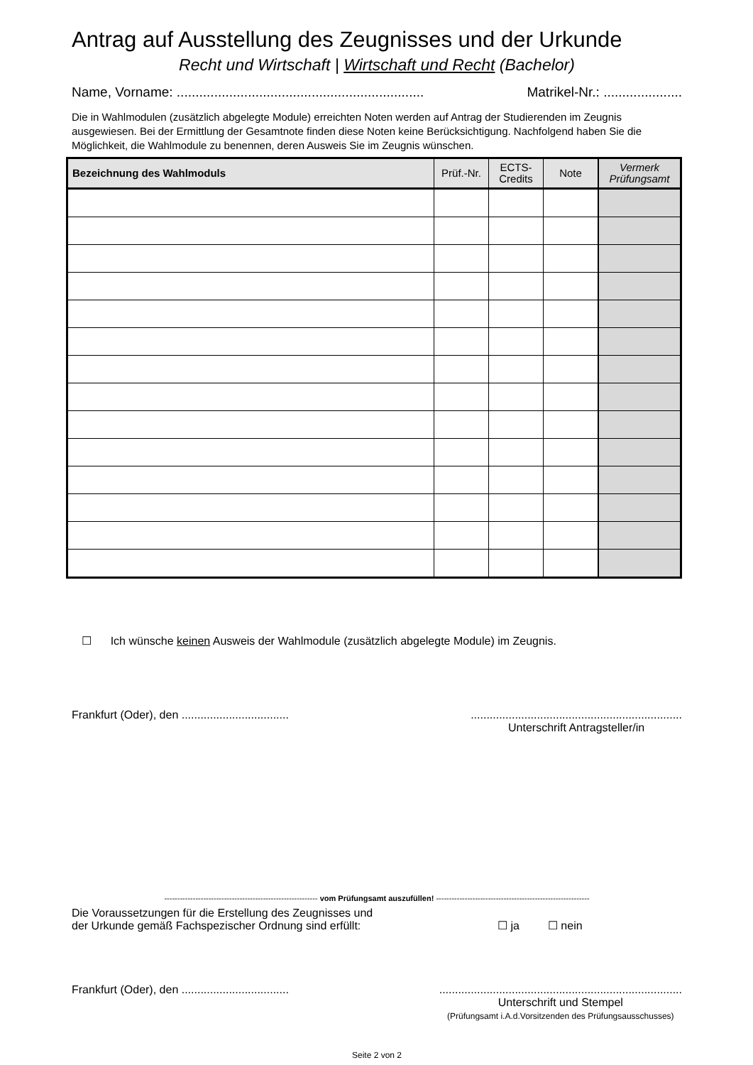Antrag auf Ausstellung des Zeugnisses und der Urkunde
Recht und Wirtschaft | Wirtschaft und Recht (Bachelor)
Name, Vorname: .................................................................. Matrikel-Nr.: .....................
Die in Wahlmodulen (zusätzlich abgelegte Module) erreichten Noten werden auf Antrag der Studierenden im Zeugnis ausgewiesen. Bei der Ermittlung der Gesamtnote finden diese Noten keine Berücksichtigung. Nachfolgend haben Sie die Möglichkeit, die Wahlmodule zu benennen, deren Ausweis Sie im Zeugnis wünschen.
| Bezeichnung des Wahlmoduls | Prüf.-Nr. | ECTS- Credits | Note | Vermerk Prüfungsamt |
| --- | --- | --- | --- | --- |
☐ Ich wünsche keinen Ausweis der Wahlmodule (zusätzlich abgelegte Module) im Zeugnis.
Frankfurt (Oder), den .....................................................................................................
Unterschrift Antragsteller/in
----------------------------------------------------------- vom Prüfungsamt auszufüllen! -----------------------------------------------------------
Die Voraussetzungen für die Erstellung des Zeugnisses und
der Urkunde gemäß Fachspezischer Ordnung sind erfüllt: ☐ ja ☐ nein
Frankfurt (Oder), den ...............................................................................................................
Unterschrift und Stempel
(Prüfungsamt i.A.d.Vorsitzenden des Prüfungsausschusses)
Seite 2 von 2